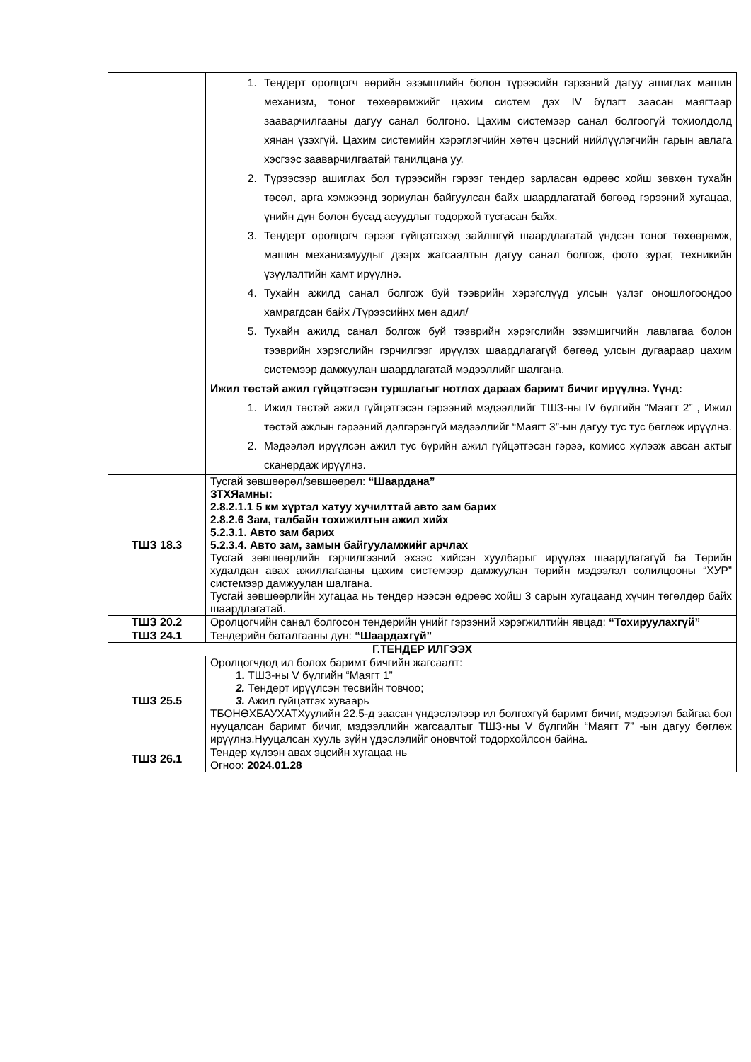| | 1. Тендерт оролцогч өөрийн эзэмшлийн болон түрээсийн гэрээний дагуу ашиглах машин механизм, тоног төхөөрөмжийг цахим систем дэх IV бүлэгт заасан маягтаар зааварчилгааны дагуу санал болгоно. Цахим системээр санал болгоогүй тохиолдолд хянан үзэхгүй. Цахим системийн хэрэглэгчийн хөтөч цэсний нийлүүлэгчийн гарын авлага хэсгээс зааварчилгаатай танилцана уу. 2. Түрээсээр ашиглах бол түрээсийн гэрээг тендер зарласан өдрөөс хойш зөвхөн тухайн төсөл, арга хэмжээнд зориулан байгуулсан байх шаардлагатай бөгөөд гэрээний хугацаа, үнийн дүн болон бусад асуудлыг тодорхой тусгасан байх. 3. Тендерт оролцогч гэрээг гүйцэтгэхэд зайлшгүй шаардлагатай үндсэн тоног төхөөрөмж, машин механизмуудыг дээрх жагсаалтын дагуу санал болгож, фото зураг, техникийн үзүүлэлтийн хамт ирүүлнэ. 4. Тухайн ажилд санал болгож буй тээврийн хэрэгслүүд улсын үзлэг оношлогоондоо хамрагдсан байх /Түрээсийнх мөн адил/ 5. Тухайн ажилд санал болгож буй тээврийн хэрэгслийн эзэмшигчийн лавлагаа болон тээврийн хэрэгслийн гэрчилгээг ирүүлэх шаардлагагүй бөгөөд улсын дугаараар цахим системээр дамжуулан шаардлагатай мэдээллийг шалгана. Ижил төстэй ажил гүйцэтгэсэн туршлагыг нотлох дараах баримт бичиг ирүүлнэ. Үүнд: 1. Ижил төстэй ажил гүйцэтгэсэн гэрээний мэдээллийг ТШЗ-ны IV бүлгийн “Маягт 2” , Ижил төстэй ажлын гэрээний дэлгэрэнгүй мэдээллийг “Маягт 3”-ын дагуу тус тус бөглөж ирүүлнэ. 2. Мэдээлэл ирүүлсэн ажил тус бүрийн ажил гүйцэтгэсэн гэрээ, комисс хүлээж авсан актыг сканердаж ирүүлнэ. |
| ТШЗ 18.3 | Тусгай зөвшөөрөл/зөвшөөрөл: “Шаардана” ЗТХЯамны: 2.8.2.1.1 5 км хүртэл хатуу хучилттай авто зам барих 2.8.2.6 Зам, талбайн тохижилтын ажил хийх 5.2.3.1. Авто зам барих 5.2.3.4. Авто зам, замын байгууламжийг арчлах Тусгай зөвшөөрлийн гэрчилгээний эхээс хийсэн хуулбарыг ирүүлэх шаардлагагүй ба Төрийн худалдан авах ажиллагааны цахим системээр дамжуулан төрийн мэдээлэл солилцооны “ХУР” системээр дамжуулан шалгана. Тусгай зөвшөөрлийн хугацаа нь тендер нээсэн өдрөөс хойш 3 сарын хугацаанд хүчин төгөлдөр байх шаардлагатай. |
| ТШЗ 20.2 | Оролцогчийн санал болгосон тендерийн үнийг гэрээний хэрэгжилтийн явцад: “Тохируулахгүй” |
| ТШЗ 24.1 | Тендерийн баталгааны дүн: “Шаардахгүй” |
| Г.ТЕНДЕР ИЛГЭЭХ | |
| ТШЗ 25.5 | Оролцогчдод ил болох баримт бичгийн жагсаалт: 1. ТШЗ-ны V бүлгийн “Маягт 1” 2. Тендерт ирүүлсэн төсвийн товчоо; 3. Ажил гүйцэтгэх хуваарь ТБОНӨХБАУХАТХуулийн 22.5-д заасан үндэслэлээр ил болгохгүй баримт бичиг, мэдээлэл байгаа бол нууцалсан баримт бичиг, мэдээллийн жагсаалтыг ТШЗ-ны V бүлгийн “Маягт 7” -ын дагуу бөглөж ирүүлнэ.Нууцалсан хууль зүйн үдэслэлийг оновчтой тодорхойлсон байна. |
| ТШЗ 26.1 | Тендер хүлээн авах эцсийн хугацаа нь Огноо: 2024.01.28 |